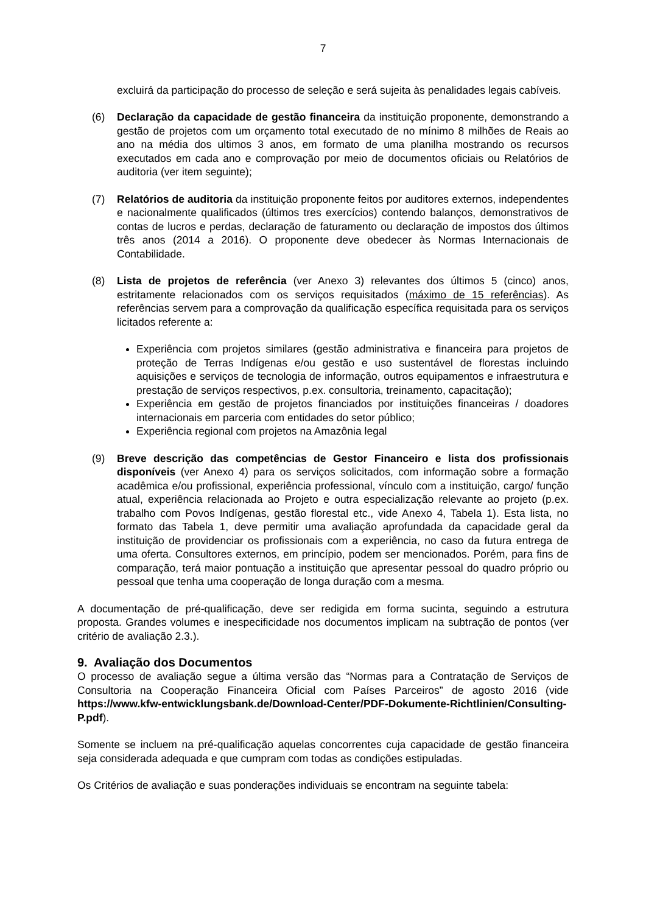7
excluirá da participação do processo de seleção e será sujeita às penalidades legais cabíveis.
(6) Declaração da capacidade de gestão financeira da instituição proponente, demonstrando a gestão de projetos com um orçamento total executado de no mínimo 8 milhões de Reais ao ano na média dos ultimos 3 anos, em formato de uma planilha mostrando os recursos executados em cada ano e comprovação por meio de documentos oficiais ou Relatórios de auditoria (ver item seguinte);
(7) Relatórios de auditoria da instituição proponente feitos por auditores externos, independentes e nacionalmente qualificados (últimos tres exercícios) contendo balanços, demonstrativos de contas de lucros e perdas, declaração de faturamento ou declaração de impostos dos últimos três anos (2014 a 2016). O proponente deve obedecer às Normas Internacionais de Contabilidade.
(8) Lista de projetos de referência (ver Anexo 3) relevantes dos últimos 5 (cinco) anos, estritamente relacionados com os serviços requisitados (máximo de 15 referências). As referências servem para a comprovação da qualificação específica requisitada para os serviços licitados referente a:
Experiência com projetos similares (gestão administrativa e financeira para projetos de proteção de Terras Indígenas e/ou gestão e uso sustentável de florestas incluindo aquisições e serviços de tecnologia de informação, outros equipamentos e infraestrutura e prestação de serviços respectivos, p.ex. consultoria, treinamento, capacitação);
Experiência em gestão de projetos financiados por instituições financeiras / doadores internacionais em parceria com entidades do setor público;
Experiência regional com projetos na Amazônia legal
(9) Breve descrição das competências de Gestor Financeiro e lista dos profissionais disponíveis (ver Anexo 4) para os serviços solicitados, com informação sobre a formação acadêmica e/ou profissional, experiência professional, vínculo com a instituição, cargo/ função atual, experiência relacionada ao Projeto e outra especialização relevante ao projeto (p.ex. trabalho com Povos Indígenas, gestão florestal etc., vide Anexo 4, Tabela 1). Esta lista, no formato das Tabela 1, deve permitir uma avaliação aprofundada da capacidade geral da instituição de providenciar os profissionais com a experiência, no caso da futura entrega de uma oferta. Consultores externos, em princípio, podem ser mencionados. Porém, para fins de comparação, terá maior pontuação a instituição que apresentar pessoal do quadro próprio ou pessoal que tenha uma cooperação de longa duração com a mesma.
A documentação de pré-qualificação, deve ser redigida em forma sucinta, seguindo a estrutura proposta. Grandes volumes e inespecificidade nos documentos implicam na subtração de pontos (ver critério de avaliação 2.3.).
9. Avaliação dos Documentos
O processo de avaliação segue a última versão das “Normas para a Contratação de Serviços de Consultoria na Cooperação Financeira Oficial com Países Parceiros” de agosto 2016 (vide https://www.kfw-entwicklungsbank.de/Download-Center/PDF-Dokumente-Richtlinien/Consulting-P.pdf).
Somente se incluem na pré-qualificação aquelas concorrentes cuja capacidade de gestão financeira seja considerada adequada e que cumpram com todas as condições estipuladas.
Os Critérios de avaliação e suas ponderações individuais se encontram na seguinte tabela: